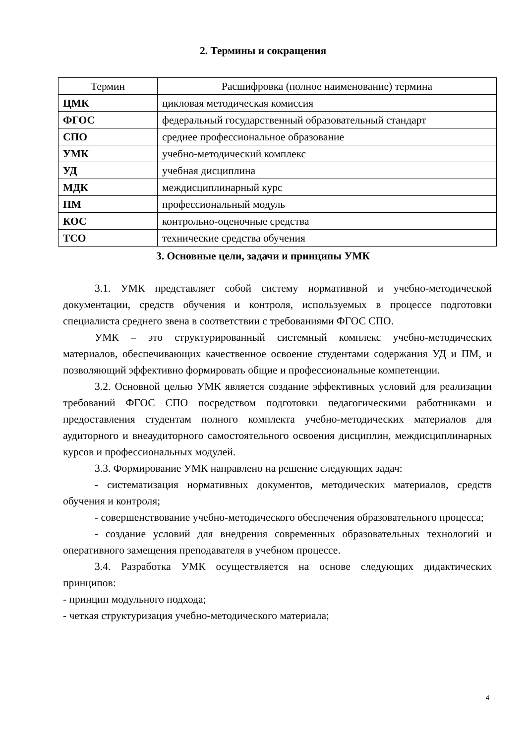2. Термины и сокращения
| Термин | Расшифровка (полное наименование) термина |
| --- | --- |
| ЦМК | цикловая методическая комиссия |
| ФГОС | федеральный государственный образовательный стандарт |
| СПО | среднее профессиональное образование |
| УМК | учебно-методический комплекс |
| УД | учебная дисциплина |
| МДК | междисциплинарный курс |
| ПМ | профессиональный модуль |
| КОС | контрольно-оценочные средства |
| ТСО | технические средства обучения |
3. Основные цели, задачи и принципы УМК
3.1. УМК представляет собой систему нормативной и учебно-методической документации, средств обучения и контроля, используемых в процессе подготовки специалиста среднего звена в соответствии с требованиями ФГОС СПО.
УМК – это структурированный системный комплекс учебно-методических материалов, обеспечивающих качественное освоение студентами содержания УД и ПМ, и позволяющий эффективно формировать общие и профессиональные компетенции.
3.2. Основной целью УМК является создание эффективных условий для реализации требований ФГОС СПО посредством подготовки педагогическими работниками и предоставления студентам полного комплекта учебно-методических материалов для аудиторного и внеаудиторного самостоятельного освоения дисциплин, междисциплинарных курсов и профессиональных модулей.
3.3. Формирование УМК направлено на решение следующих задач:
- систематизация нормативных документов, методических материалов, средств обучения и контроля;
- совершенствование учебно-методического обеспечения образовательного процесса;
- создание условий для внедрения современных образовательных технологий и оперативного замещения преподавателя в учебном процессе.
3.4. Разработка УМК осуществляется на основе следующих дидактических принципов:
- принцип модульного подхода;
- четкая структуризация учебно-методического материала;
4